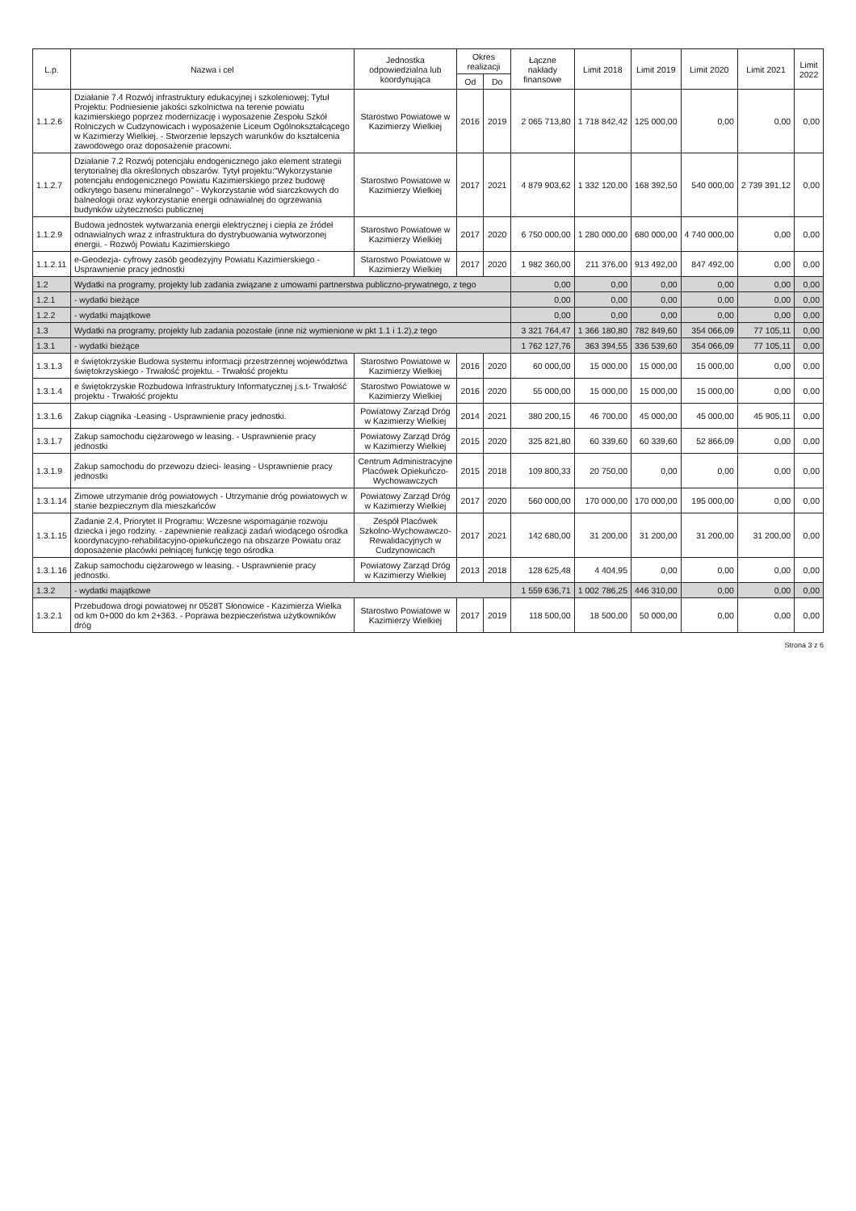| L.p. | Nazwa i cel | Jednostka odpowiedzialna lub koordynująca | Okres realizacji | | Łączne nakłady finansowe | Limit 2018 | Limit 2019 | Limit 2020 | Limit 2021 | Limit 2022 |
| --- | --- | --- | --- | --- | --- | --- | --- | --- | --- | --- |
| | | | Od | Do | | | | | | |
| 1.1.2.6 | Działanie 7.4 Rozwój infrastruktury edukacyjnej i szkoleniowej; Tytuł Projektu: Podniesienie jakości szkolnictwa na terenie powiatu kazimierskiego poprzez modernizację i wyposażenie Zespołu Szkół Rolniczych w Cudzynowicach i wyposażenie Liceum Ogólnokształcącego w Kazimierzy Wielkiej. - Stworzenie lepszych warunków do kształcenia zawodowego oraz doposażenie pracowni. | Starostwo Powiatowe w Kazimierzy Wielkiej | 2016 | 2019 | 2 065 713,80 | 1 718 842,42 | 125 000,00 | 0,00 | 0,00 | 0,00 |
| 1.1.2.7 | Działanie 7.2 Rozwój potencjału endogenicznego jako element strategii terytorialnej dla określonych obszarów. Tytył projektu:"Wykorzystanie potencjału endogenicznego Powiatu Kazimierskiego przez budowę odkrytego basenu mineralnego" - Wykorzystanie wód siarczkowych do balneologii oraz wykorzystanie energii odnawialnej do ogrzewania budynków użyteczności publicznej | Starostwo Powiatowe w Kazimierzy Wielkiej | 2017 | 2021 | 4 879 903,62 | 1 332 120,00 | 168 392,50 | 540 000,00 | 2 739 391,12 | 0,00 |
| 1.1.2.9 | Budowa jednostek wytwarzania energii elektrycznej i ciepła ze źródeł odnawialnych wraz z infrastruktura do dystrybuowania wytworzonej energii. - Rozwój Powiatu Kazimierskiego | Starostwo Powiatowe w Kazimierzy Wielkiej | 2017 | 2020 | 6 750 000,00 | 1 280 000,00 | 680 000,00 | 4 740 000,00 | 0,00 | 0,00 |
| 1.1.2.11 | e-Geodezja- cyfrowy zasób geodezyjny Powiatu Kazimierskiego - Usprawnienie pracy jednostki | Starostwo Powiatowe w Kazimierzy Wielkiej | 2017 | 2020 | 1 982 360,00 | 211 376,00 | 913 492,00 | 847 492,00 | 0,00 | 0,00 |
| 1.2 | Wydatki na programy, projekty lub zadania związane z umowami partnerstwa publiczno-prywatnego, z tego | | | | 0,00 | 0,00 | 0,00 | 0,00 | 0,00 | 0,00 |
| 1.2.1 | - wydatki bieżące | | | | 0,00 | 0,00 | 0,00 | 0,00 | 0,00 | 0,00 |
| 1.2.2 | - wydatki majątkowe | | | | 0,00 | 0,00 | 0,00 | 0,00 | 0,00 | 0,00 |
| 1.3 | Wydatki na programy, projekty lub zadania pozostałe (inne niż wymienione w pkt 1.1 i 1.2),z tego | | | | 3 321 764,47 | 1 366 180,80 | 782 849,60 | 354 066,09 | 77 105,11 | 0,00 |
| 1.3.1 | - wydatki bieżące | | | | 1 762 127,76 | 363 394,55 | 336 539,60 | 354 066,09 | 77 105,11 | 0,00 |
| 1.3.1.3 | e świętokrzyskie Budowa systemu informacji przestrzennej województwa świętokrzyskiego - Trwałość projektu. - Trwałość projektu | Starostwo Powiatowe w Kazimierzy Wielkiej | 2016 | 2020 | 60 000,00 | 15 000,00 | 15 000,00 | 15 000,00 | 0,00 | 0,00 |
| 1.3.1.4 | e świętokrzyskie Rozbudowa Infrastruktury Informatycznej j.s.t- Trwałość projektu - Trwałość projektu | Starostwo Powiatowe w Kazimierzy Wielkiej | 2016 | 2020 | 55 000,00 | 15 000,00 | 15 000,00 | 15 000,00 | 0,00 | 0,00 |
| 1.3.1.6 | Zakup ciągnika -Leasing - Usprawnienie pracy jednostki. | Powiatowy Zarząd Dróg w Kazimierzy Wielkiej | 2014 | 2021 | 380 200,15 | 46 700,00 | 45 000,00 | 45 000,00 | 45 905,11 | 0,00 |
| 1.3.1.7 | Zakup samochodu ciężarowego w leasing. - Usprawnienie pracy jednostki | Powiatowy Zarząd Dróg w Kazimierzy Wielkiej | 2015 | 2020 | 325 821,80 | 60 339,60 | 60 339,60 | 52 866,09 | 0,00 | 0,00 |
| 1.3.1.9 | Zakup samochodu do przewozu dzieci- leasing - Usprawnienie pracy jednostki | Centrum Administracyjne Placówek Opiekuńczo-Wychowawczych | 2015 | 2018 | 109 800,33 | 20 750,00 | 0,00 | 0,00 | 0,00 | 0,00 |
| 1.3.1.14 | Zimowe utrzymanie dróg powiatowych - Utrzymanie dróg powiatowych w stanie bezpiecznym dla mieszkańców | Powiatowy Zarząd Dróg w Kazimierzy Wielkiej | 2017 | 2020 | 560 000,00 | 170 000,00 | 170 000,00 | 195 000,00 | 0,00 | 0,00 |
| 1.3.1.15 | Zadanie 2.4, Priorytet II Programu: Wczesne wspomaganie rozwoju dziecka i jego rodziny. - zapewnienie realizacji zadań wiodącego ośrodka koordynacyjno-rehabilitacyjno-opiekuńczego na obszarze Powiatu oraz doposażenie placówki pełniącej funkcję tego ośrodka | Zespół Placówek Szkolno-Wychowawczo-Rewalidacyjnych w Cudzynowicach | 2017 | 2021 | 142 680,00 | 31 200,00 | 31 200,00 | 31 200,00 | 31 200,00 | 0,00 |
| 1.3.1.16 | Zakup samochodu ciężarowego w leasing. - Usprawnienie pracy jednostki. | Powiatowy Zarząd Dróg w Kazimierzy Wielkiej | 2013 | 2018 | 128 625,48 | 4 404,95 | 0,00 | 0,00 | 0,00 | 0,00 |
| 1.3.2 | - wydatki majątkowe | | | | 1 559 636,71 | 1 002 786,25 | 446 310,00 | 0,00 | 0,00 | 0,00 |
| 1.3.2.1 | Przebudowa drogi powiatowej nr 0528T Słonowice - Kazimierza Wielka od km 0+000 do km 2+363. - Poprawa bezpieczeństwa użytkowników dróg | Starostwo Powiatowe w Kazimierzy Wielkiej | 2017 | 2019 | 118 500,00 | 18 500,00 | 50 000,00 | 0,00 | 0,00 | 0,00 |
Strona 3 z 6